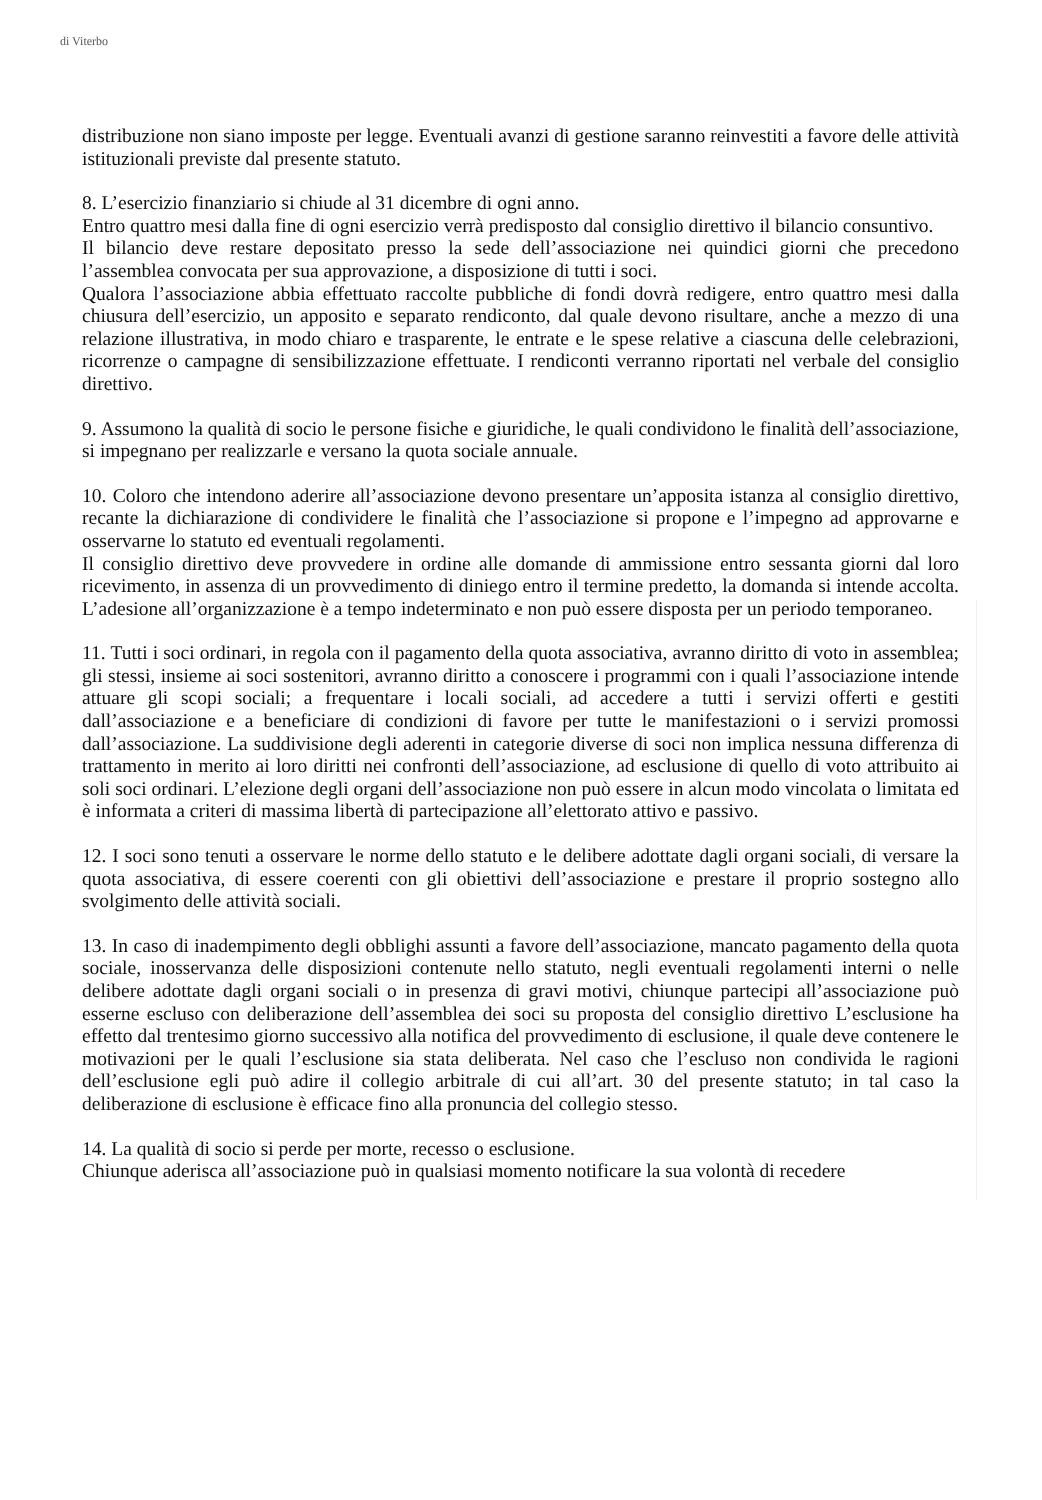di Viterbo
distribuzione non siano imposte per legge. Eventuali avanzi di gestione saranno reinvestiti a favore delle attività istituzionali previste dal presente statuto.
8. L’esercizio finanziario si chiude al 31 dicembre di ogni anno.
Entro quattro mesi dalla fine di ogni esercizio verrà predisposto dal consiglio direttivo il bilancio consuntivo.
Il bilancio deve restare depositato presso la sede dell’associazione nei quindici giorni che precedono l’assemblea convocata per sua approvazione, a disposizione di tutti i soci.
Qualora l’associazione abbia effettuato raccolte pubbliche di fondi dovrà redigere, entro quattro mesi dalla chiusura dell’esercizio, un apposito e separato rendiconto, dal quale devono risultare, anche a mezzo di una relazione illustrativa, in modo chiaro e trasparente, le entrate e le spese relative a ciascuna delle celebrazioni, ricorrenze o campagne di sensibilizzazione effettuate. I rendiconti verranno riportati nel verbale del consiglio direttivo.
9. Assumono la qualità di socio le persone fisiche e giuridiche, le quali condividono le finalità dell’associazione, si impegnano per realizzarle e versano la quota sociale annuale.
10. Coloro che intendono aderire all’associazione devono presentare un’apposita istanza al consiglio direttivo, recante la dichiarazione di condividere le finalità che l’associazione si propone e l’impegno ad approvarne e osservarne lo statuto ed eventuali regolamenti.
Il consiglio direttivo deve provvedere in ordine alle domande di ammissione entro sessanta giorni dal loro ricevimento, in assenza di un provvedimento di diniego entro il termine predetto, la domanda si intende accolta. L’adesione all’organizzazione è a tempo indeterminato e non può essere disposta per un periodo temporaneo.
11. Tutti i soci ordinari, in regola con il pagamento della quota associativa, avranno diritto di voto in assemblea; gli stessi, insieme ai soci sostenitori, avranno diritto a conoscere i programmi con i quali l’associazione intende attuare gli scopi sociali; a frequentare i locali sociali, ad accedere a tutti i servizi offerti e gestiti dall’associazione e a beneficiare di condizioni di favore per tutte le manifestazioni o i servizi promossi dall’associazione. La suddivisione degli aderenti in categorie diverse di soci non implica nessuna differenza di trattamento in merito ai loro diritti nei confronti dell’associazione, ad esclusione di quello di voto attribuito ai soli soci ordinari. L’elezione degli organi dell’associazione non può essere in alcun modo vincolata o limitata ed è informata a criteri di massima libertà di partecipazione all’elettorato attivo e passivo.
12. I soci sono tenuti a osservare le norme dello statuto e le delibere adottate dagli organi sociali, di versare la quota associativa, di essere coerenti con gli obiettivi dell’associazione e prestare il proprio sostegno allo svolgimento delle attività sociali.
13. In caso di inadempimento degli obblighi assunti a favore dell’associazione, mancato pagamento della quota sociale, inosservanza delle disposizioni contenute nello statuto, negli eventuali regolamenti interni o nelle delibere adottate dagli organi sociali o in presenza di gravi motivi, chiunque partecipi all’associazione può esserne escluso con deliberazione dell’assemblea dei soci su proposta del consiglio direttivo L’esclusione ha effetto dal trentesimo giorno successivo alla notifica del provvedimento di esclusione, il quale deve contenere le motivazioni per le quali l’esclusione sia stata deliberata. Nel caso che l’escluso non condivida le ragioni dell’esclusione egli può adire il collegio arbitrale di cui all’art. 30 del presente statuto; in tal caso la deliberazione di esclusione è efficace fino alla pronuncia del collegio stesso.
14. La qualità di socio si perde per morte, recesso o esclusione.
Chiunque aderisca all’associazione può in qualsiasi momento notificare la sua volontà di recedere